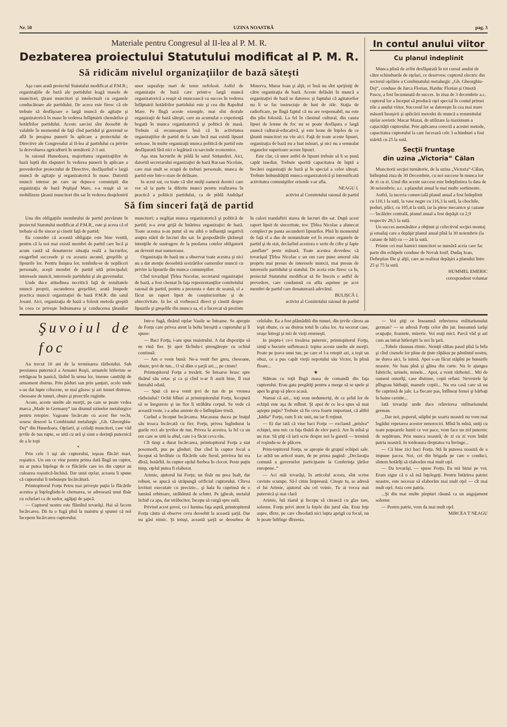Nr. 50 UZINA NOASTRĂ pag. 3
Materiale pentru Congresul al II-lea al P. M. R.
Dezbaterea proiectului Statutului modificat al P. M. R.
Să ridicăm nivelul organizaţiilor de bază săteşti
Aşa cum arată proiectul Statutului modificat al P.M.R.; organizaţiile de bază ale partidului leagă masele de muncitori, ţărani muncitori şi intelectuali cu organele conducătoare ale partidului. De aceea este firesc că ele trebuie să desfăşoare o largă muncă de agitaţie şi organizatorică în mase în vederea înfăptuirii chemărilor şi hotărîrilor partidului. Aceste sarcini sînt deosebit de valabile în momentul de faţă cînd partidul şi guvernul se află în preajma punerii în aplicare a proiectului de Directive ale Congresului al II-lea al partidului cu privire la dezvoltarea agriculturii în următorii 2-3 ani.
In raionul Hunedoara, majoritatea organizaţiilor de bază luptă din răsputeri în vederea punerii în aplicare a prevederilor proiectului de Directive, desfăşurînd o largă muncă de agitaţie şi organizatorică în mase. Datorită muncii intense pe care au depus-o comuniştii din organizaţia de bază Peştişul Mare, s-a reuşit să se mobilizeze ţăranii muncitori din sat în vederea desţelenirii unor suprafeţe mari de teren nefolosit. Astfel de organizaţie de bază care printr-o largă muncă organizatorică a reuşit să muncească cu succes în vederea înfăptuirii hotărîrilor partidului este şi cea din Rapoltul Mare. Pe lîngă aceste exemple, mai sînt destule organizaţii de bază săteşti, care au acumulat o experienţă bogată în munca organizatorică şi politică de masă. Trebuie să recunoaştem însă că în activitatea organizaţiilor de partid de la sate încă mai există lipsuri serioase. In multe organizaţii munca politică de partid este desfăşurată fără nici o legătură cu sarcinile economice.
Aşa stau lucrurile de pildă în satul Sintandrei. Aici, datorită secretarului organizaţiei de bază Rucsan Nicolaie, care mai mult se ocupă de treburi personale, munca de partid este într-o stare de delăsare.
In acest sat, cu toate că sînt mulţi oameni dornici care vor să ia parte la diferite munci pentru realizarea în practică a politicii partidului, ca de pildă Andrăşel Minerva, Murar Ioan şi alţii, ei însă nu sînt sprijiniţi de către organizaţia de bază. Aceste delăsări în muncă a organizaţiei de bază se datoresc şi faptului că agitatorilor nu li se fac instructaje de luni de zile. Staţia de radioficare, pe lîngă faptul că nu are responsabil, nu este din plin folosită. La fel în căminul cultural, din cauza lipsei de lemne de foc nu se poate desfăşura o largă muncă cultural-educativă, şi este lesne de înţeles de ce ţăranii muncitori nu vin aici. Faţă de toate aceste lipsuri, organizaţia de bază nu a luat măsuri, şi nici nu a semnalat organelor superioare aceste lipsuri.
Este clar, că unor astfel de lipsuri trebuie să li se pună capăt imediat. Trebuie sporită capacitatea de luptă a fiecărei organizaţii de bază şi în special a celor săteşti. Trebuie îmbunătăţită munca organizatorică şi intensificată activitatea comuniştilor oriunde s-ar afla.
NEAGU I.
activist al Comitetului raional de partid
Să fim sinceri faţă de partid
Una din obligaţiile membrului de partid prevăzute în proiectul Statutului modificat al P.M.R., este şi aceea că el trebuie să fie sincer şi cinstit faţă de partid;
Eu consider că această obligaţie este bine venită, pentru că la noi mai există membri de partid care încă şi acum caută să denatureze situaţia reală a lucrurilor, exagerînd succesele şi cu aceasta ascund, greşelile şi lipsurile lor. Pentru liniştea lor, temîndu-se de neplăceri personale, aceşti membri de partid uită principalul; interesele muncii, interesele partidului şi ale guvernului.
Unde duce atitudinea necritică faţă de rezultatele muncii proprii, ascunderea greşelilor, arată limpede practica muncii organizaţiei de bază P.M.R. din satul Josani. Aici, organizaţia de bază a folosit metoda greşită în ceea ce priveşte îndrumarea şi conducerea ţăranilor muncitori; a neglijat munca organizatorică şi politică de partid; n-a avut grijă de întărirea organizaţiei de bază. Toate acestea n-au putut să nu aibă o influenţă negativă asupra stării de lucruri din sat. In gospodăriile ţărăneşti intenţiile de sustragere de la predarea cotelor obligatorii au devenit mai numeroase.
Organizaţia de bază nu a observat toate acestea şi nici nu a dat atenţie deosebită sesizărilor oamenilor muncii cu privire la lipsurile din munca comuniştilor.
Cînd tovarăşul Ţîrlea Nocolae, secretarul organizaţiei de bază, a fost chemat în faţa reprezentanţilor comitetului raional de partid, pentru a prezenta o dare de seamă, el a făcut un raport lipsit de conştinciozitate şi de obiectivitate. In loc să vorbească direct şi cinstit despre lipsurile şi greşelile din munca sa, el a încercat să prezinte în culori trandafirii starea de lucruri din sat. După acest raport lipsit de sinceritate, tov. Ţîrlea Nicolae a alunecat complect pe panta ascunderii lipsurilor. Pînă în momentul de faţă el a dus de nenumărate ori în eroare organele de partid şi de stat, declarînd acestora o serie de cifre şi fapte „umflate“ peste măsură. Toate acestea dovedesc că tovarăşul Ţîrlea Nicolae e un om care pune amorul său propriu mai presus de interesele muncii, mai presus de interesele partidului şi statului. De aceia este firesc ca în, proiectul Statutului modificat să fie înscris o astfel de prevedere, care condamnă cu atîta asprime pe acei membri de partid care denaturează adevărul.
BULIŞCĂ I.
activist al Comitetului raional de partid
In contul anului viitor
Cu planul îndeplinit
Munca plină de avînt desfăşurată în tot cursul anului de către schimburile de oţelari, ce deservesc cuptorul electric din sectorul oţelărie a Combinatului metalurgic „Gh. Gheorghiu-Dej“, conduse de Jurca Florian, Haiduc Florian şi Omotă Pascu, a fost încununată de succes. In ziua de 3 decembrie a.c. cuptorul lor a început să producă oţel special în contul primei zile a anului viitor. Succesul lor se datoreşte în cea mai mare măsură însuşirii şi aplicării metodei de muncă a renumitului oţelar sovietic Macar Mazai, de utilizare la maximum a capacităţii cuptorului. Prin aplicarea corectă a acestei metode, capacitatea cuptorului la care lucrează cele 3 schimburi a fost mărită cu 25 la sută.
Secţii fruntaşe
din uzina „Victoria“ Călan
Muncitorii secţiei turnătorie, de la uzina „Victoria“-Călan, întîmpină ziua de 30 Decembrie, cu noi succese în munca lor de zi cu zi. Unul din aceste succese este îndeplinirea la data de 30 noiembrie, a.c. a planului anual la mai multe sortimente.
Astfel, la tuceria comercială planul anual a fost îndeplinit cu 110,1 la sută, la vase negre cu 116,3 la sută, la chochile, poduri, plăci, cu 105,4 la sută, iar la piese mecanice şi cazane — încălzire centrală, planul anual a fost depăşit cu 2,9 respectiv 28,5 la sută.
Un succes asemănător a obţinut şi colectivul secţiei montaj şi emailaj care a depăşit planul anual pînă la 30 noiembrie (la cazane de băi) cu — 24 la sută.
Printre cei mai harnici muncitori se numără aceia care fac parte din echipele conduse de Novak Iosif, Dudaş Ioan, Dobeştian Ilie şi alţii, care au realizat depăşiri a planului între 25 şi 75 la sută.
HUMMEL EMERIC
corespondent voluntar
Şuvoiul de foc
Au trecut 10 ani de la terminarea războiului. Sub presiunea puternică a Armatei Roşii, armatele hitleriste se retrăgeau în panică, lăsînd în urma lor, imense cantităţi de armament distrus. Prin păduri sau prin şanţuri, acolo unde s-au dat lupte crîncene, se mai găsesc şi azi tunuri distruse, chesoane de tunuri, obuze şi proectile ruginite.
Acum, aceste unelte ale morţii, pe care se poate vedea marca „Made in Germany“ iau drumul uzinelor metalurgice pentru retopire. Vagoane încărcate cu acest fier vechi, sosesc deseori la Combinatul metalurgic „Gh. Gheorghiu-Dej“ din Hunedoara. Oţelarii, şi ceilalţi muncitori, care văd ţevile de tun rupte, se uită cu ură şi simt o dorinţă puternică de a le topi
*
Prin cele 3 uşi ale cuptorului, ieşeau flăcări mari, roşiatice. Un om ce vine pentru prima dată lîngă un cuptor, nu ar putea înţelege de ce flăcările care ies din cuptor au culoarea roşiatică-închisă. Dar unui oţelar, aceasta îi spune că cuptorului îi trebuieşte încărcătură.
Primtopitorul Forţu Petru mai priveşte puţin la flăcările acestea şi înţelegîndu-le chemarea, se adresează unui tînăr cu ochelari ca de sudor, agăţaţi de şapcă.
— Cuptorul nostru este flămînd tovarăşi. Hai să facem încărcarea. Dă tu o fugă pînă la maistru şi spunei că noi începem încărcarea cuptorului.
Intr-o fugă, tînărul oţelar Vasile se întoarse. Se apropie de Forţu care privea atent la bolta înroşită a cuptorului şi îi spuse:
— Baci Forţu, i-am spus maistrului. A dat dispoziţie să ne vină fier. Şi apoi făcîndu-i ştrengăreşte cu ochiul continuă:
— Am o veste bună: Ne-a venit fier greu, chesoane, obuze, ţevi de tun... O să dăm o şarjă azi..., pe cinste!
Primtopitorul Forţu a tresărit. Se întoarse brusc spre tînărul său ortac şi ca şi cînd n-ar fi auzit bine, îl mai întreabă odată.
— Spui că ne-a venit ţevi de tun de pe vremea războiului? Ochii blînzi ai primtopitorului Forţu, începură să se înegureze şi un fior îi străbătu corpul. Se vede că această veste, i-a adus aminte de o întîmplare tristă.
Curînd a început încărcarea. Macaraua ducea pe braţul său troaca încărcată cu fier. Forţu, privea îngîndurat la gurile reci ale ţevilor de tun. Privea la acestea, la fel ca un om care se uită la altul, care i-a făcut ceva rău.
Cît timp a durat încărcarea, primtopitorul Forţu a stat posomorît, pus pe gînduri. Dar cînd în cuptor focul a început să învăluie cu flăcările sale fierul, privirea lui era dîrză, hotărîtă. In cuptor oţelul fierbea în clocot. Peste puţin timp, oţelul putea fi elaborat.
Arimie, ajutorul lui Forţu; un tînăr nu prea înalt, dar robust, se apucă să străpungă orificiul cuptorului. Cîteva lovituri executate cu precizie... şi hala fu cuprinsă de o lumină orbitoare, străbătută de scîntei. Pe jgheab, metalul lichid ca apa, dar strălucitor, începu să curgă spre oală.
Privind acest şuvoi, ce-i lumina faţa aspră, primtopitorul Forţu căuta să observe ceva deosebit la această şarjă. Dar nu găsi nimic. Şi totuşi, această şarjă se deosebea de celelalte. Ea a fost plămădită din tunuri, din ţevile cărora au ieşit obuze, ce au distrus totul în calea lor. Au secerat case, oraşe întregi şi mii de vieţi omeneşti.
In pieptu-i ce-i tresărea puternic, primtopitorul Forţu, simţi o bucurie sufletească: topise aceste unelte ale morţii. Poate pe ţeava unui tun, pe care el l-a retopit azi, a ieşit un obuz, ce a pus capăt vieţii nepotului său Victor, în plină floare...
★
Stăteau cu toţii lîngă masa de comandă din faţa cuptorului. Erau gata pregătiţi pentru a merge să se spele şi apoi în grup să plece acasă.
Numai că azi... toţi erau nedumeriţi, de ce şeful lor de echipă este aşa de mîhnit. Şi apoi de ce le-a spus să mai aştepte puţin? Trebuie să fie ceva foarte important, că altfel „bădia“ Forţu, cum îi zic unii, nu iar fi reţinut.
— Ei dar iată că vine baci Forţu — exclamă „prislea“ echipei, unu mic cu faţa tînără de elev parcă. Are în mînă şi un ziar. Să ştiţi că iară scrie despre noi la gazetă — termină el roşindu-se de plăcere.
Prim-topitorul Forţu, se apropie de grupul echipei sale. Le arătă un articol mare, de pe prima pagină: „Declaraţia comună a guvernelor participante la Conferinţa ţărilor europene..“
— Aci măi tovarăşi, în articolul acesta, sînt scrise cuvinte scumpe. Să-l citim împreună. Citeşte tu, se adresă el lui Arimie, ajutorul său cel voinic. Tu ai vocea mai puternică şi mai clară
Arimie, luă ziarul şi începu să citească cu glas tare, solemn. Forţu privi atent la feţele din jurul său. Erau feţe aspre, dîrze, pe care cîteodată nici lupta aprigă cu focul, nu le poate înfrînge dîrzenia.
— Voi ştiţi ce înseamnă reînvierea militarismului german? — se adresă Forţu celor din jur. Inseamnă iarăşi ocupaţie, foamete, mizerie. Voi eraţi mici. Parcă văd şi azi cum au intrat hitleriştii la noi în ţară.
...Tobele răsunau ritmic. Nemţii săltau pasul pînă la brîu şi cînd cismele lor pline de ţinte răpăiau pe pămîntul nostru, ne durea aici, la inimă. Apoi s-au făcut stăpîni pe bunurile noastre. Ne luau pînă şi găina din curte. Nu le ajungea fabricile, uzinele, minele... Apoi, a venit războiul... Mii de oameni omorîţi, case distruse, copii orfani. Nevestele îşi plîngeau bărbaţii, mamele copiii... Nu era casă care să nu fie cuprinsă de jale. La fiecare pas, întîlneai femei şi bărbaţi în haine cernite...
Iată tovarăşi unde duce reînvierea militarismului german.
...Dar noi, poporul, stăpîni pe soarta noastră nu vom mai îngădui repetarea acestor nenorociri. Mînă în mînă, uniţi cu toate popoarele lumii ce vor pace, vom face un zid puternic de nepătruns. Prin munca noastră, de zi cu zi vom întări patria noastră. In totdeauna dreptatea va învinge...
— Că bine zici baci Forţu. Stă în puterea noastră de a impune pacea. Noi, cei din brigada pe care o conduci, sîntem hotărîţi să elaborăm mai mult oţel.
— Da tovarăşi, — spuse Forţu. Eu mă bizui pe voi. Eram sigur că o să mă înţelegeţi. Pentru întărirea patriei noastre, este necesar să elaborăm mai mult oţel — cît mai mult oţel. Asta cere patria.
...Şi din mai multe piepturi răsună ca un angajament solemn:
— Pentru patrie, vom da mai mult oţel.
MIRCEA T NEAGU